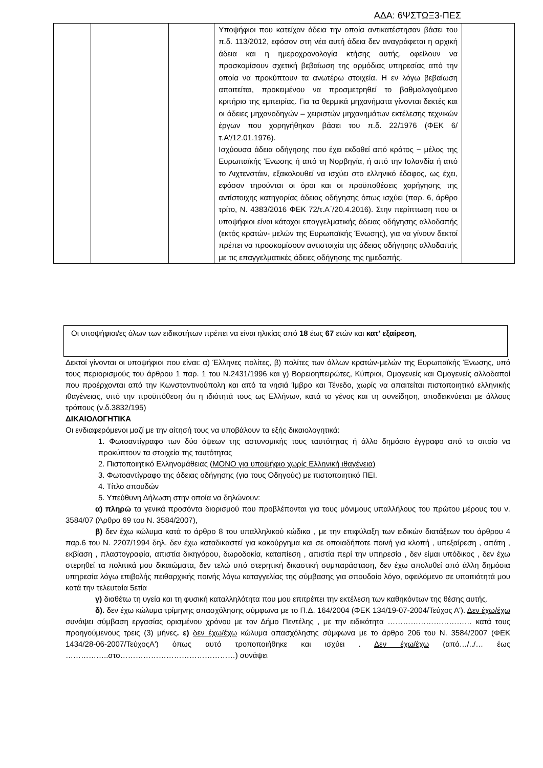ΑΔΑ: 6ΨΣΤΩΞ3-ΠΕΣ
| | | | Υποψήφιοι που κατείχαν άδεια την οποία αντικατέστησαν βάσει του π.δ. 113/2012, εφόσον στη νέα αυτή άδεια δεν αναγράφεται η αρχική άδεια και η ημεροχρονολογία κτήσης αυτής, οφείλουν να προσκομίσουν σχετική βεβαίωση της αρμόδιας υπηρεσίας από την οποία να προκύπτουν τα ανωτέρω στοιχεία. Η εν λόγω βεβαίωση απαιτείται, προκειμένου να προσμετρηθεί το βαθμολογούμενο κριτήριο της εμπειρίας. Για τα θερμικά μηχανήματα γίνονται δεκτές και οι άδειες μηχανοδηγών – χειριστών μηχανημάτων εκτέλεσης τεχνικών έργων που χορηγήθηκαν βάσει του π.δ. 22/1976 (ΦΕΚ 6/ τ.Α'/12.01.1976). Ισχύουσα άδεια οδήγησης που έχει εκδοθεί από κράτος − μέλος της Ευρωπαϊκής Ένωσης ή από τη Νορβηγία, ή από την Ισλανδία ή από το Λιχτενστάιν, εξακολουθεί να ισχύει στο ελληνικό έδαφος, ως έχει, εφόσον τηρούνται οι όροι και οι προϋποθέσεις χορήγησης της αντίστοιχης κατηγορίας άδειας οδήγησης όπως ισχύει (παρ. 6, άρθρο τρίτο, Ν. 4383/2016 ΦΕΚ 72/τ.Α΄/20.4.2016). Στην περίπτωση που οι υποψήφιοι είναι κάτοχοι επαγγελματικής άδειας οδήγησης αλλοδαπής (εκτός κρατών- μελών της Ευρωπαϊκής Ένωσης), για να γίνουν δεκτοί πρέπει να προσκομίσουν αντιστοιχία της άδειας οδήγησης αλλοδαπής με τις επαγγελματικές άδειες οδήγησης της ημεδαπής. | |
Οι υποψήφιοι/ες όλων των ειδικοτήτων πρέπει να είναι ηλικίας από 18 έως 67 ετών και κατ' εξαίρεση,
Δεκτοί γίνονται οι υποψήφιοι που είναι: α) Έλληνες πολίτες, β) πολίτες των άλλων κρατών-μελών της Ευρωπαϊκής Ένωσης, υπό τους περιορισμούς του άρθρου 1 παρ. 1 του Ν.2431/1996 και γ) Βορειοηπειρώτες, Κύπριοι, Ομογενείς και Ομογενείς αλλοδαποί που προέρχονται από την Κωνσταντινούπολη και από τα νησιά Ίμβρο και Τένεδο, χωρίς να απαιτείται πιστοποιητικό ελληνικής ιθαγένειας, υπό την προϋπόθεση ότι η ιδιότητά τους ως Ελλήνων, κατά το γένος και τη συνείδηση, αποδεικνύεται με άλλους τρόπους (ν.δ.3832/195)
ΔΙΚΑΙΟΛΟΓΗΤΙΚΑ
Οι ενδιαφερόμενοι μαζί με την αίτησή τους να υποβάλουν τα εξής δικαιολογητικά:
1. Φωτοαντίγραφο των δύο όψεων της αστυνομικής τους ταυτότητας ή άλλο δημόσιο έγγραφο από το οποίο να προκύπτουν τα στοιχεία της ταυτότητας
2. Πιστοποιητικό Ελληνομάθειας (ΜΟΝΟ για υποψήφιο χωρίς Ελληνική ιθαγένεια)
3. Φωτοαντίγραφο της άδειας οδήγησης (για τους Οδηγούς) με πιστοποιητικό ΠΕΙ.
4. Τίτλο σπουδών
5. Υπεύθυνη Δήλωση στην οποία να δηλώνουν:
α) πληρώ τα γενικά προσόντα διορισμού που προβλέπονται για τους μόνιμους υπαλλήλους του πρώτου μέρους του ν. 3584/07 (Άρθρο 69 του Ν. 3584/2007),
β) δεν έχω κώλυμα κατά το άρθρο 8 του υπαλληλικού κώδικα , με την επιφύλαξη των ειδικών διατάξεων του άρθρου 4 παρ.6 του Ν. 2207/1994 δηλ. δεν έχω καταδικαστεί για κακούργημα και σε οποιαδήποτε ποινή για κλοπή , υπεξαίρεση , απάτη , εκβίαση , πλαστογραφία, απιστία δικηγόρου, δωροδοκία, καταπίεση , απιστία περί την υπηρεσία , δεν είμαι υπόδικος , δεν έχω στερηθεί τα πολιτικά μου δικαιώματα, δεν τελώ υπό στερητική δικαστική συμπαράσταση, δεν έχω απολυθεί από άλλη δημόσια υπηρεσία λόγω επιβολής πειθαρχικής ποινής λόγω καταγγελίας της σύμβασης για σπουδαίο λόγο, οφειλόμενο σε υπαιτιότητά μου κατά την τελευταία 5ετία
γ) διαθέτω τη υγεία και τη φυσική καταλληλότητα που μου επιτρέπει την εκτέλεση των καθηκόντων της θέσης αυτής.
δ). δεν έχω κώλυμα τρίμηνης απασχόλησης σύμφωνα με το Π.Δ. 164/2004 (ΦΕΚ 134/19-07-2004/Τεύχος Α'). Δεν έχω/έχω συνάψει σύμβαση εργασίας ορισμένου χρόνου με τον Δήμο Πεντέλης , με την ειδικότητα …………………………… κατά τους προηγούμενους τρεις (3) μήνες. ε) δεν έχω/έχω κώλυμα απασχόλησης σύμφωνα με το άρθρο 206 του Ν. 3584/2007 (ΦΕΚ 1434/28-06-2007/ΤεύχοςΑ') όπως αυτό τροποποιήθηκε και ισχύει . Δεν έχω/έχω (από…/../… έως ……………..στο………………………………………) συνάψει